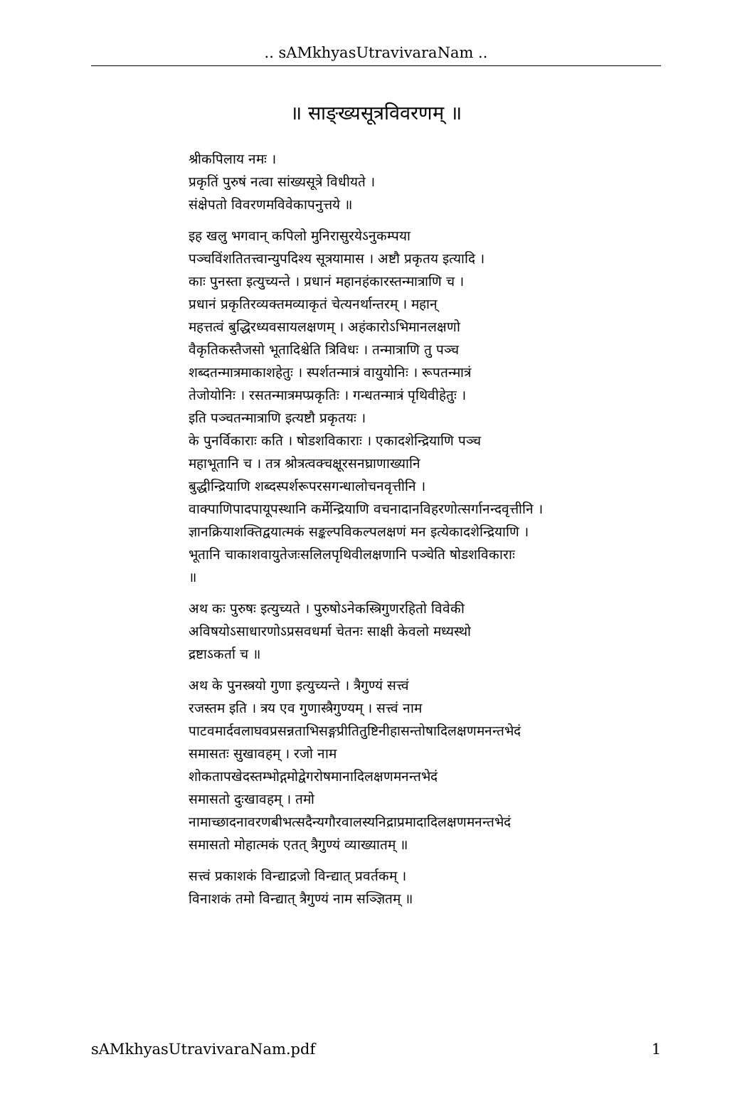.. sAMkhyasUtravivaraNam ..
॥ साङ्ख्यसूत्रविवरणम् ॥
श्रीकपिलाय नमः ।
प्रकृतिं पुरुषं नत्वा सांख्यसूत्रे विधीयते ।
संक्षेपतो विवरणमविवेकापनुत्तये ॥
इह खलु भगवान् कपिलो मुनिरासुरयेऽनुकम्पया
पञ्चविंशतितत्त्वान्युपदिश्य सूत्रयामास । अष्टौ प्रकृतय इत्यादि ।
काः पुनस्ता इत्युच्यन्ते । प्रधानं महानहंकारस्तन्मात्राणि च ।
प्रधानं प्रकृतिरव्यक्तमव्याकृतं चेत्यनर्थान्तरम् । महान्
महत्तत्वं बुद्धिरध्यवसायलक्षणम् । अहंकारोऽभिमानलक्षणो
वैकृतिकस्तैजसो भूतादिश्चेति त्रिविधः । तन्मात्राणि तु पञ्च
शब्दतन्मात्रमाकाशहेतुः । स्पर्शतन्मात्रं वायुयोनिः । रूपतन्मात्रं
तेजोयोनिः । रसतन्मात्रमप्प्रकृतिः । गन्धतन्मात्रं पृथिवीहेतुः ।
इति पञ्चतन्मात्राणि इत्यष्टौ प्रकृतयः ।
के पुनर्विकाराः कति । षोडशविकाराः । एकादशेन्द्रियाणि पञ्च
महाभूतानि च । तत्र श्रोत्रत्वक्चक्षूरसनघ्राणाख्यानि
बुद्धीन्द्रियाणि शब्दस्पर्शरूपरसगन्धालोचनवृत्तीनि ।
वाक्पाणिपादपायूपस्थानि कर्मेन्द्रियाणि वचनादानविहरणोत्सर्गानन्दवृत्तीनि ।
ज्ञानक्रियाशक्तिद्वयात्मकं सङ्कल्पविकल्पलक्षणं मन इत्येकादशेन्द्रियाणि ।
भूतानि चाकाशवायुतेजःसलिलपृथिवीलक्षणानि पञ्चेति षोडशविकाराः
॥
अथ कः पुरुषः इत्युच्यते । पुरुषोऽनेकस्त्रिगुणरहितो विवेकी
अविषयोऽसाधारणोऽप्रसवधर्मा चेतनः साक्षी केवलो मध्यस्थो
द्रष्टाऽकर्ता च ॥
अथ के पुनस्त्रयो गुणा इत्युच्यन्ते । त्रैगुण्यं सत्त्वं
रजस्तम इति । त्रय एव गुणास्त्रैगुण्यम् । सत्त्वं नाम
पाटवमार्दवलाघवप्रसन्नताभिसङ्गप्रीतितुष्टिनीहासन्तोषादिलक्षणमनन्तभेदं
समासतः सुखावहम् । रजो नाम
शोकतापखेदस्तम्भोद्गमोद्वेगरोषमानादिलक्षणमनन्तभेदं
समासतो दुःखावहम् । तमो
नामाच्छादनावरणबीभत्सदैन्यगौरवालस्यनिद्राप्रमादादिलक्षणमनन्तभेदं
समासतो मोहात्मकं एतत् त्रैगुण्यं व्याख्यातम् ॥
सत्त्वं प्रकाशकं विन्द्याद्रजो विन्द्यात् प्रवर्तकम् ।
विनाशकं तमो विन्द्यात् त्रैगुण्यं नाम सञ्ज्ञितम् ॥
sAMkhyasUtravivaraNam.pdf 1